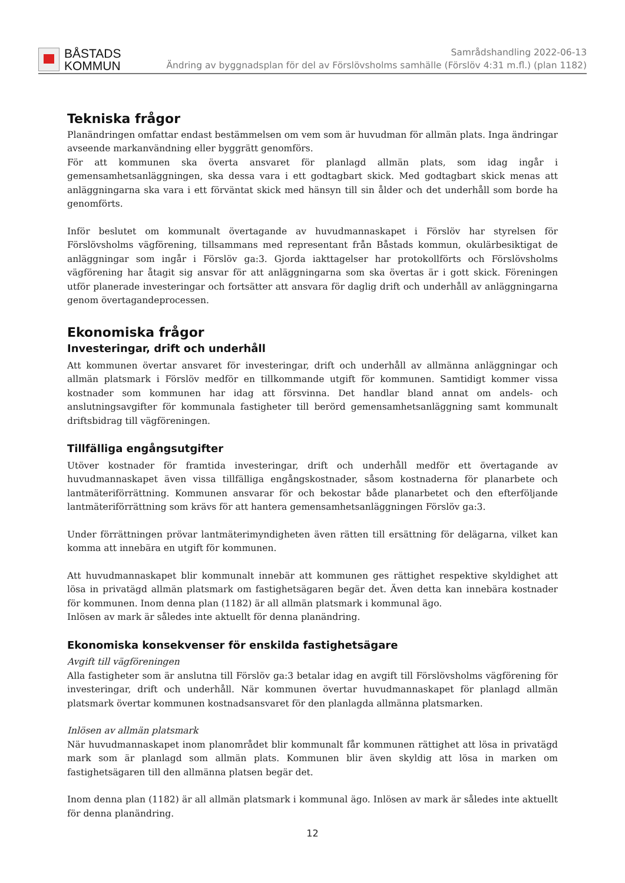BÅSTADS
KOMMUN
Samrådshandling 2022-06-13
Ändring av byggnadsplan för del av Förslövsholms samhälle (Förslöv 4:31 m.fl.) (plan 1182)
Tekniska frågor
Planändringen omfattar endast bestämmelsen om vem som är huvudman för allmän plats. Inga ändringar avseende markanvändning eller byggrätt genomförs.
För att kommunen ska överta ansvaret för planlagd allmän plats, som idag ingår i gemensamhetsanläggningen, ska dessa vara i ett godtagbart skick. Med godtagbart skick menas att anläggningarna ska vara i ett förväntat skick med hänsyn till sin ålder och det underhåll som borde ha genomförts.
Inför beslutet om kommunalt övertagande av huvudmannaskapet i Förslöv har styrelsen för Förslövsholms vägförening, tillsammans med representant från Båstads kommun, okulärbesiktigat de anläggningar som ingår i Förslöv ga:3. Gjorda iakttagelser har protokollförts och Förslövsholms vägförening har åtagit sig ansvar för att anläggningarna som ska övertas är i gott skick. Föreningen utför planerade investeringar och fortsätter att ansvara för daglig drift och underhåll av anläggningarna genom övertagandeprocessen.
Ekonomiska frågor
Investeringar, drift och underhåll
Att kommunen övertar ansvaret för investeringar, drift och underhåll av allmänna anläggningar och allmän platsmark i Förslöv medför en tillkommande utgift för kommunen. Samtidigt kommer vissa kostnader som kommunen har idag att försvinna. Det handlar bland annat om andels- och anslutningsavgifter för kommunala fastigheter till berörd gemensamhetsanläggning samt kommunalt driftsbidrag till vägföreningen.
Tillfälliga engångsutgifter
Utöver kostnader för framtida investeringar, drift och underhåll medför ett övertagande av huvudmannaskapet även vissa tillfälliga engångskostnader, såsom kostnaderna för planarbete och lantmäteriförrättning. Kommunen ansvarar för och bekostar både planarbetet och den efterföljande lantmäteriförrättning som krävs för att hantera gemensamhetsanläggningen Förslöv ga:3.
Under förrättningen prövar lantmäterimyndigheten även rätten till ersättning för delägarna, vilket kan komma att innebära en utgift för kommunen.
Att huvudmannaskapet blir kommunalt innebär att kommunen ges rättighet respektive skyldighet att lösa in privatägd allmän platsmark om fastighetsägaren begär det. Även detta kan innebära kostnader för kommunen. Inom denna plan (1182) är all allmän platsmark i kommunal ägo.
Inlösen av mark är således inte aktuellt för denna planändring.
Ekonomiska konsekvenser för enskilda fastighetsägare
Avgift till vägföreningen
Alla fastigheter som är anslutna till Förslöv ga:3 betalar idag en avgift till Förslövsholms vägförening för investeringar, drift och underhåll. När kommunen övertar huvudmannaskapet för planlagd allmän platsmark övertar kommunen kostnadsansvaret för den planlagda allmänna platsmarken.
Inlösen av allmän platsmark
När huvudmannaskapet inom planområdet blir kommunalt får kommunen rättighet att lösa in privatägd mark som är planlagd som allmän plats. Kommunen blir även skyldig att lösa in marken om fastighetsägaren till den allmänna platsen begär det.
Inom denna plan (1182) är all allmän platsmark i kommunal ägo. Inlösen av mark är således inte aktuellt för denna planändring.
12